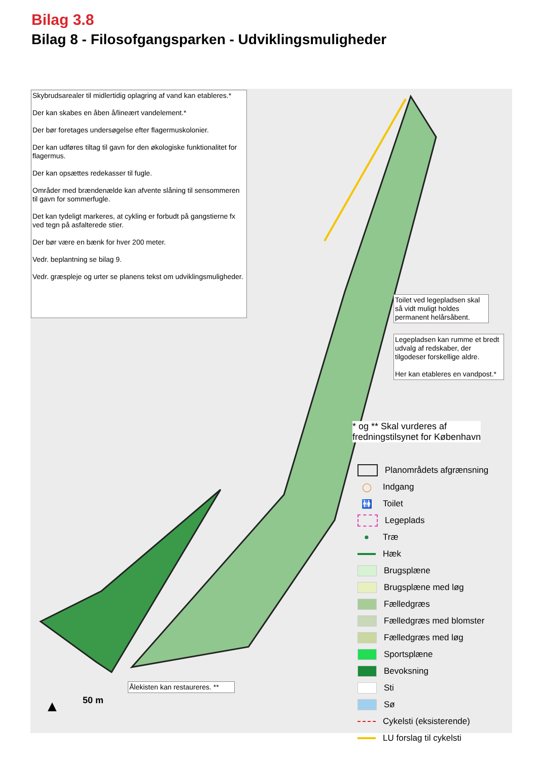Bilag 3.8
Bilag 8 - Filosofgangsparken - Udviklingsmuligheder
Skybrudsarealer til midlertidig oplagring af vand kan etableres.*
Der kan skabes en åben å/lineært vandelement.*
Der bør foretages undersøgelse efter flagermuskolonier.
Der kan udføres tiltag til gavn for den økologiske funktionalitet for flagermus.
Der kan opsættes redekasser til fugle.
Områder med brændenælde kan afvente slåning til sensommeren til gavn for sommerfugle.
Det kan tydeligt markeres, at cykling er forbudt på gangstierne fx ved tegn på asfalterede stier.
Der bør være en bænk for hver 200 meter.
Vedr. beplantning se bilag 9.
Vedr. græspleje og urter se planens tekst om udviklingsmuligheder.
Toilet ved legepladsen skal så vidt muligt holdes permanent helårsåbent.
Legepladsen kan rumme et bredt udvalg af redskaber, der tilgodeser forskellige aldre.
Her kan etableres en vandpost.*
* og ** Skal vurderes af
fredningstilsynet for København
Ålekisten kan restaureres. **
▲ 50 m
Planområdets afgrænsning
◯ Indgang
🚻 Toilet
Legeplads
● Træ
Hæk
Brugsplæne
Brugsplæne med løg
Fælledgræs
Fælledgræs med blomster
Fælledgræs med løg
Sportsplæne
Bevoksning
Sti
Sø
Cykelsti (eksisterende)
LU forslag til cykelsti